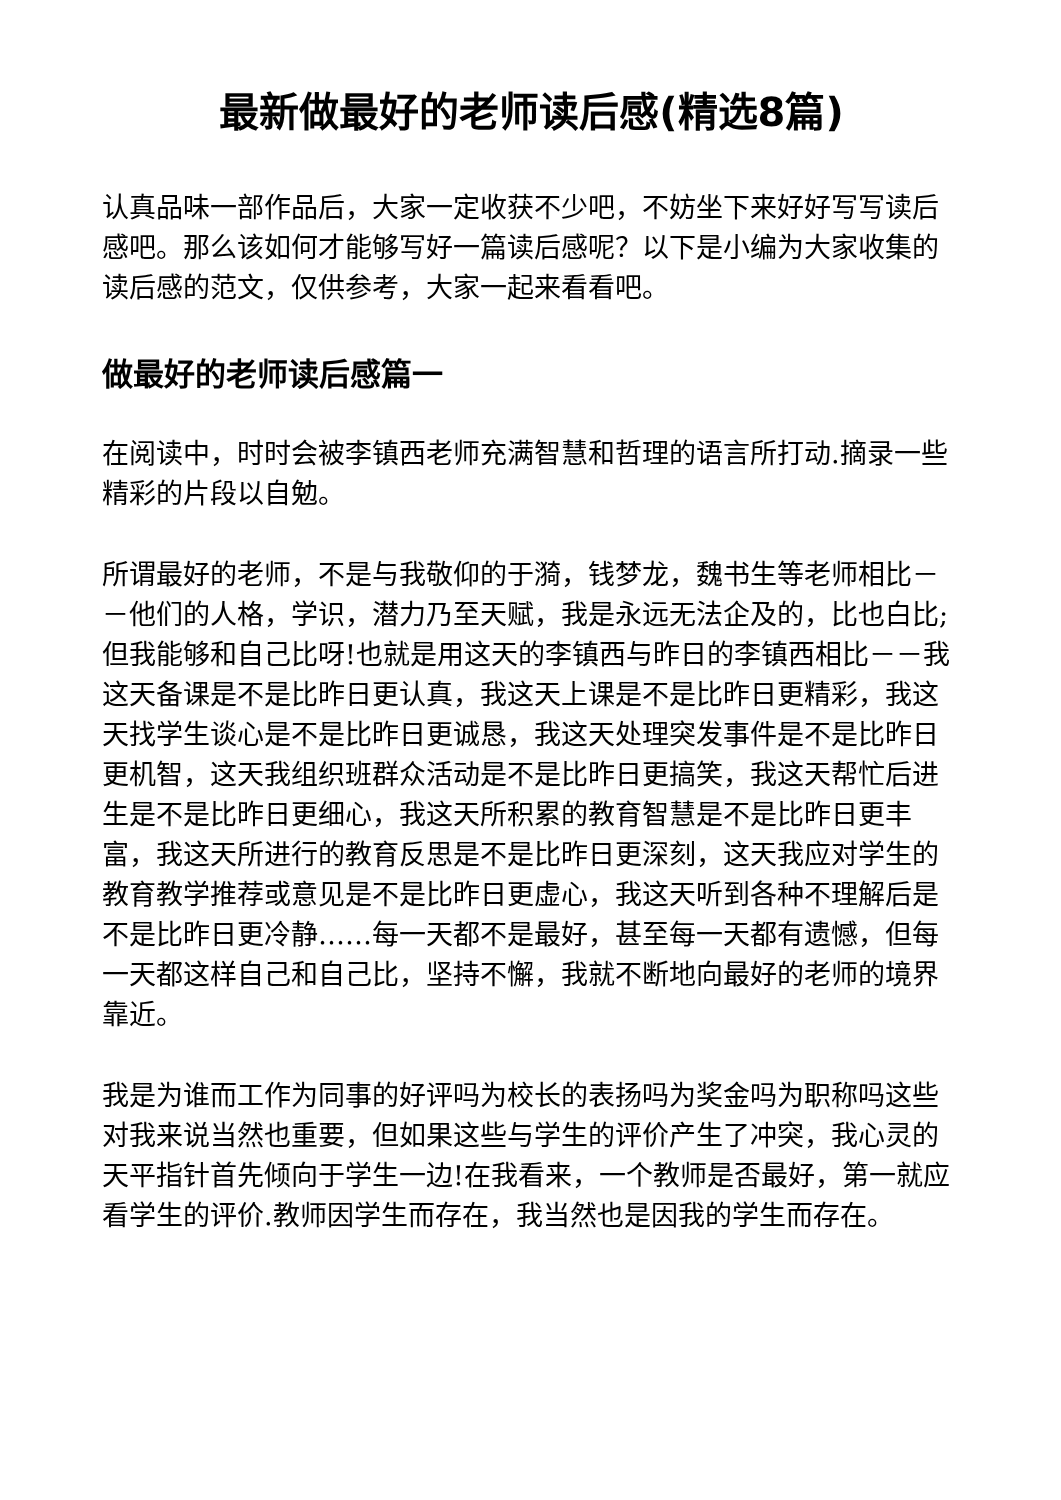最新做最好的老师读后感(精选8篇)
认真品味一部作品后，大家一定收获不少吧，不妨坐下来好好写写读后感吧。那么该如何才能够写好一篇读后感呢？以下是小编为大家收集的读后感的范文，仅供参考，大家一起来看看吧。
做最好的老师读后感篇一
在阅读中，时时会被李镇西老师充满智慧和哲理的语言所打动.摘录一些精彩的片段以自勉。
所谓最好的老师，不是与我敬仰的于漪，钱梦龙，魏书生等老师相比－－他们的人格，学识，潜力乃至天赋，我是永远无法企及的，比也白比;但我能够和自己比呀!也就是用这天的李镇西与昨日的李镇西相比－－我这天备课是不是比昨日更认真，我这天上课是不是比昨日更精彩，我这天找学生谈心是不是比昨日更诚恳，我这天处理突发事件是不是比昨日更机智，这天我组织班群众活动是不是比昨日更搞笑，我这天帮忙后进生是不是比昨日更细心，我这天所积累的教育智慧是不是比昨日更丰富，我这天所进行的教育反思是不是比昨日更深刻，这天我应对学生的教育教学推荐或意见是不是比昨日更虚心，我这天听到各种不理解后是不是比昨日更冷静……每一天都不是最好，甚至每一天都有遗憾，但每一天都这样自己和自己比，坚持不懈，我就不断地向最好的老师的境界靠近。
我是为谁而工作为同事的好评吗为校长的表扬吗为奖金吗为职称吗这些对我来说当然也重要，但如果这些与学生的评价产生了冲突，我心灵的天平指针首先倾向于学生一边!在我看来，一个教师是否最好，第一就应看学生的评价.教师因学生而存在，我当然也是因我的学生而存在。